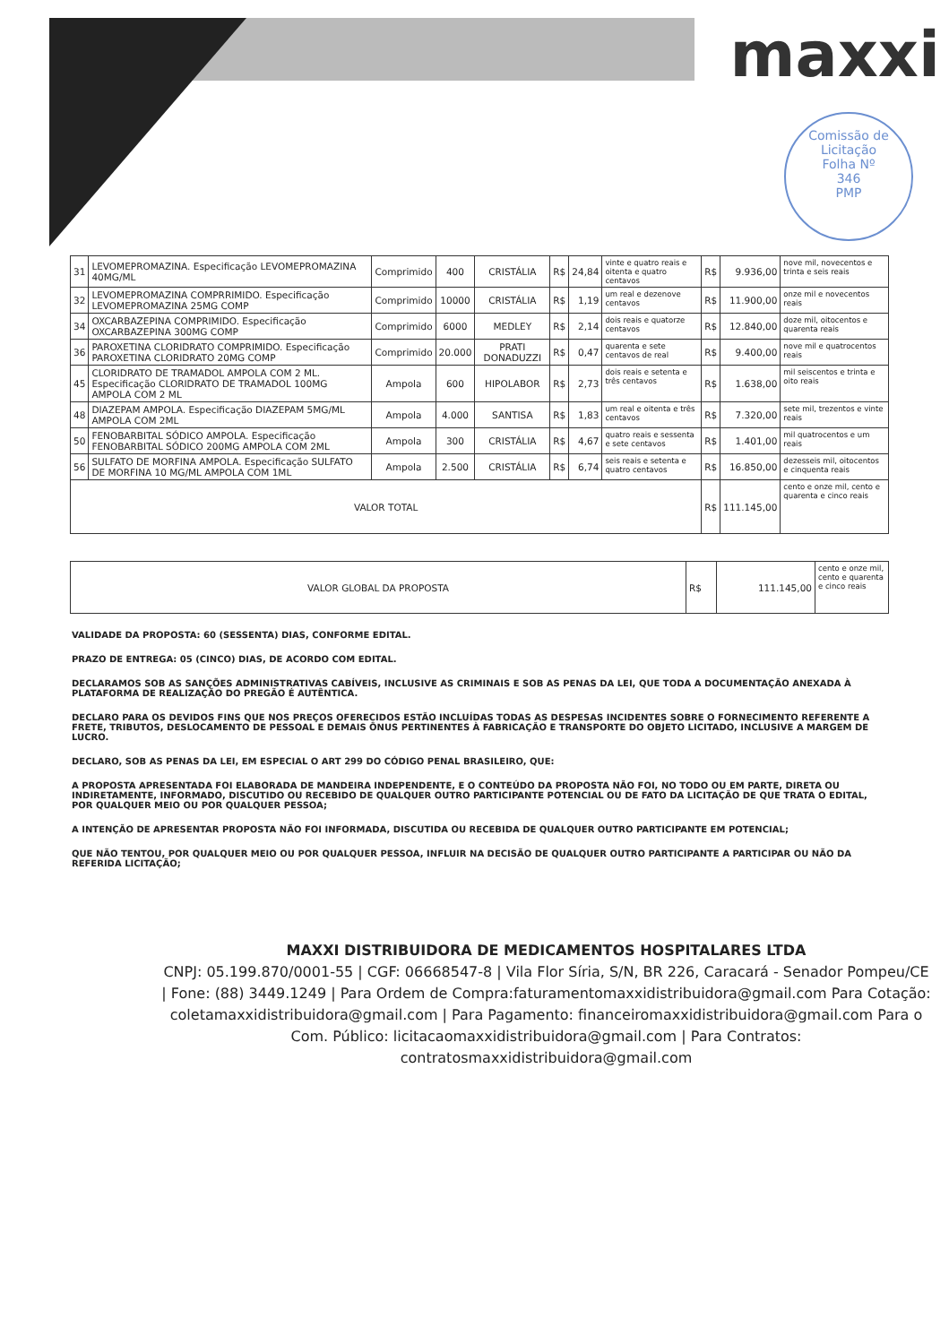maxxi
Comissão de Licitação
Folha Nº
346
PMP
| 31 | LEVOMEPROMAZINA. Especificação LEVOMEPROMAZINA 40MG/ML | Comprimido | 400 | CRISTÁLIA | R$ | 24,84 | vinte e quatro reais e oitenta e quatro centavos | R$ | 9.936,00 | nove mil, novecentos e trinta e seis reais |
| 32 | LEVOMEPROMAZINA COMPRRIMIDO. Especificação LEVOMEPROMAZINA 25MG COMP | Comprimido | 10000 | CRISTÁLIA | R$ | 1,19 | um real e dezenove centavos | R$ | 11.900,00 | onze mil e novecentos reais |
| 34 | OXCARBAZEPINA COMPRIMIDO. Especificação OXCARBAZEPINA 300MG COMP | Comprimido | 6000 | MEDLEY | R$ | 2,14 | dois reais e quatorze centavos | R$ | 12.840,00 | doze mil, oitocentos e quarenta reais |
| 36 | PAROXETINA CLORIDRATO COMPRIMIDO. Especificação PAROXETINA CLORIDRATO 20MG COMP | Comprimido | 20.000 | PRATI DONADUZZI | R$ | 0,47 | quarenta e sete centavos de real | R$ | 9.400,00 | nove mil e quatrocentos reais |
| 45 | CLORIDRATO DE TRAMADOL AMPOLA COM 2 ML. Especificação CLORIDRATO DE TRAMADOL 100MG AMPOLA COM 2 ML | Ampola | 600 | HIPOLABOR | R$ | 2,73 | dois reais e setenta e três centavos | R$ | 1.638,00 | mil seiscentos e trinta e oito reais |
| 48 | DIAZEPAM AMPOLA. Especificação DIAZEPAM 5MG/ML AMPOLA COM 2ML | Ampola | 4.000 | SANTISA | R$ | 1,83 | um real e oitenta e três centavos | R$ | 7.320,00 | sete mil, trezentos e vinte reais |
| 50 | FENOBARBITAL SÓDICO AMPOLA. Especificação FENOBARBITAL SÓDICO 200MG AMPOLA COM 2ML | Ampola | 300 | CRISTÁLIA | R$ | 4,67 | quatro reais e sessenta e sete centavos | R$ | 1.401,00 | mil quatrocentos e um reais |
| 56 | SULFATO DE MORFINA AMPOLA. Especificação SULFATO DE MORFINA 10 MG/ML AMPOLA COM 1ML | Ampola | 2.500 | CRISTÁLIA | R$ | 6,74 | seis reais e setenta e quatro centavos | R$ | 16.850,00 | dezesseis mil, oitocentos e cinquenta reais |
| VALOR TOTAL | | | | | | | | R$ | 111.145,00 | cento e onze mil, cento e quarenta e cinco reais |
| VALOR GLOBAL DA PROPOSTA | R$ | 111.145,00 | cento e onze mil, cento e quarenta e cinco reais |
VALIDADE DA PROPOSTA: 60 (SESSENTA) DIAS, CONFORME EDITAL.
PRAZO DE ENTREGA: 05 (CINCO) DIAS, DE ACORDO COM EDITAL.
DECLARAMOS SOB AS SANÇÕES ADMINISTRATIVAS CABÍVEIS, INCLUSIVE AS CRIMINAIS E SOB AS PENAS DA LEI, QUE TODA A DOCUMENTAÇÃO ANEXADA À PLATAFORMA DE REALIZAÇÃO DO PREGÃO É AUTÊNTICA.
DECLARO PARA OS DEVIDOS FINS QUE NOS PREÇOS OFERECIDOS ESTÃO INCLUÍDAS TODAS AS DESPESAS INCIDENTES SOBRE O FORNECIMENTO REFERENTE A FRETE, TRIBUTOS, DESLOCAMENTO DE PESSOAL E DEMAIS ÔNUS PERTINENTES À FABRICAÇÃO E TRANSPORTE DO OBJETO LICITADO, INCLUSIVE A MARGEM DE LUCRO.
DECLARO, SOB AS PENAS DA LEI, EM ESPECIAL O ART 299 DO CÓDIGO PENAL BRASILEIRO, QUE:
A PROPOSTA APRESENTADA FOI ELABORADA DE MANDEIRA INDEPENDENTE, E O CONTEÚDO DA PROPOSTA NÃO FOI, NO TODO OU EM PARTE, DIRETA OU INDIRETAMENTE, INFORMADO, DISCUTIDO OU RECEBIDO DE QUALQUER OUTRO PARTICIPANTE POTENCIAL OU DE FATO DA LICITAÇÃO DE QUE TRATA O EDITAL, POR QUALQUER MEIO OU POR QUALQUER PESSOA;
A INTENÇÃO DE APRESENTAR PROPOSTA NÃO FOI INFORMADA, DISCUTIDA OU RECEBIDA DE QUALQUER OUTRO PARTICIPANTE EM POTENCIAL;
QUE NÃO TENTOU, POR QUALQUER MEIO OU POR QUALQUER PESSOA, INFLUIR NA DECISÃO DE QUALQUER OUTRO PARTICIPANTE A PARTICIPAR OU NÃO DA REFERIDA LICITAÇÃO;
MAXXI DISTRIBUIDORA DE MEDICAMENTOS HOSPITALARES LTDA
CNPJ: 05.199.870/0001-55 | CGF: 06668547-8 | Vila Flor Síria, S/N, BR 226, Caracará - Senador Pompeu/CE | Fone: (88) 3449.1249 | Para Ordem de Compra:faturamentomaxxidistribuidora@gmail.com Para Cotação: coletamaxxidistribuidora@gmail.com | Para Pagamento: financeiromaxxidistribuidora@gmail.com Para o Com. Público: licitacaomaxxidistribuidora@gmail.com | Para Contratos: contratosmaxxidistribuidora@gmail.com